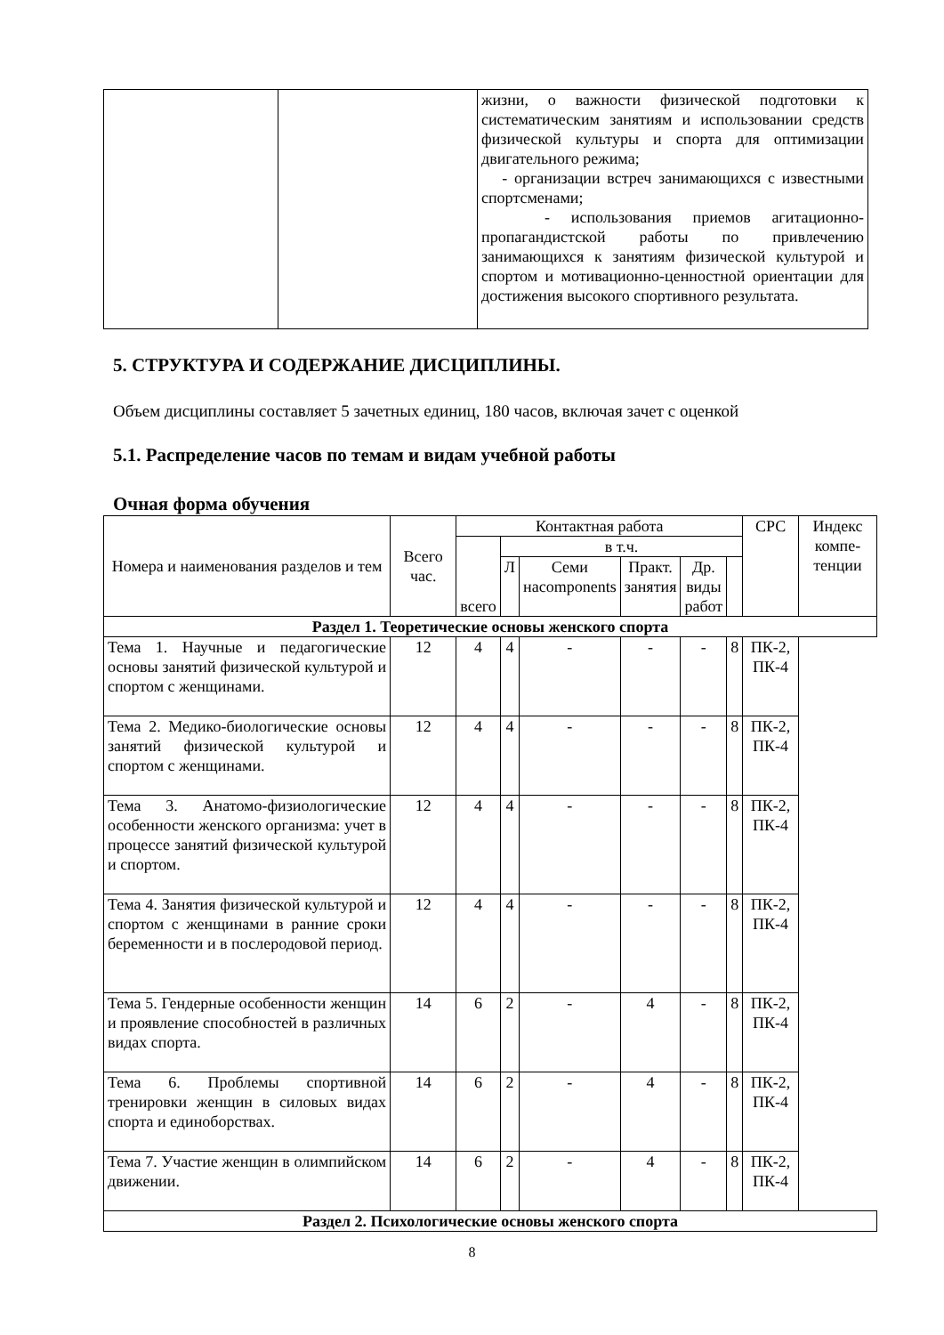| | | жизни, о важности физической подготовки к систематическим занятиям и использовании средств физической культуры и спорта для оптимизации двигательного режима; - организации встреч занимающихся с известными спортсменами; - использования приемов агитационно-пропагандистской работы по привлечению занимающихся к занятиям физической культурой и спортом и мотивационно-ценностной ориентации для достижения высокого спортивного результата. |
5. СТРУКТУРА И СОДЕРЖАНИЕ ДИСЦИПЛИНЫ.
Объем дисциплины составляет 5 зачетных единиц, 180 часов, включая зачет с оценкой
5.1. Распределение часов по темам и видам учебной работы
Очная форма обучения
| Номера и наименования разделов и тем | Всего час. | Контактная работа | | | | | | СРС | Индекс компе-тенции |
| --- | --- | --- | --- | --- | --- | --- | --- | --- | --- |
| | | всего | в т.ч. | | | | | | |
| | | | Л | Семи наcomponents | Практ. занятия | Др. виды работ | | | |
| Раздел 1. Теоретические основы женского спорта | | | | | | | | | |
| Тема 1. Научные и педагогические основы занятий физической культурой и спортом с женщинами. | 12 | 4 | 4 | - | - | - | 8 | ПК-2, ПК-4 | |
| Тема 2. Медико-биологические основы занятий физической культурой и спортом с женщинами. | 12 | 4 | 4 | - | - | - | 8 | ПК-2, ПК-4 | |
| Тема 3. Анатомо-физиологические особенности женского организма: учет в процессе занятий физической культурой и спортом. | 12 | 4 | 4 | - | - | - | 8 | ПК-2, ПК-4 | |
| Тема 4. Занятия физической культурой и спортом с женщинами в ранние сроки беременности и в послеродовой период. | 12 | 4 | 4 | - | - | - | 8 | ПК-2, ПК-4 | |
| Тема 5. Гендерные особенности женщин и проявление способностей в различных видах спорта. | 14 | 6 | 2 | - | 4 | - | 8 | ПК-2, ПК-4 | |
| Тема 6. Проблемы спортивной тренировки женщин в силовых видах спорта и единоборствах. | 14 | 6 | 2 | - | 4 | - | 8 | ПК-2, ПК-4 | |
| Тема 7. Участие женщин в олимпийском движении. | 14 | 6 | 2 | - | 4 | - | 8 | ПК-2, ПК-4 | |
| Раздел 2. Психологические основы женского спорта | | | | | | | | | |
8